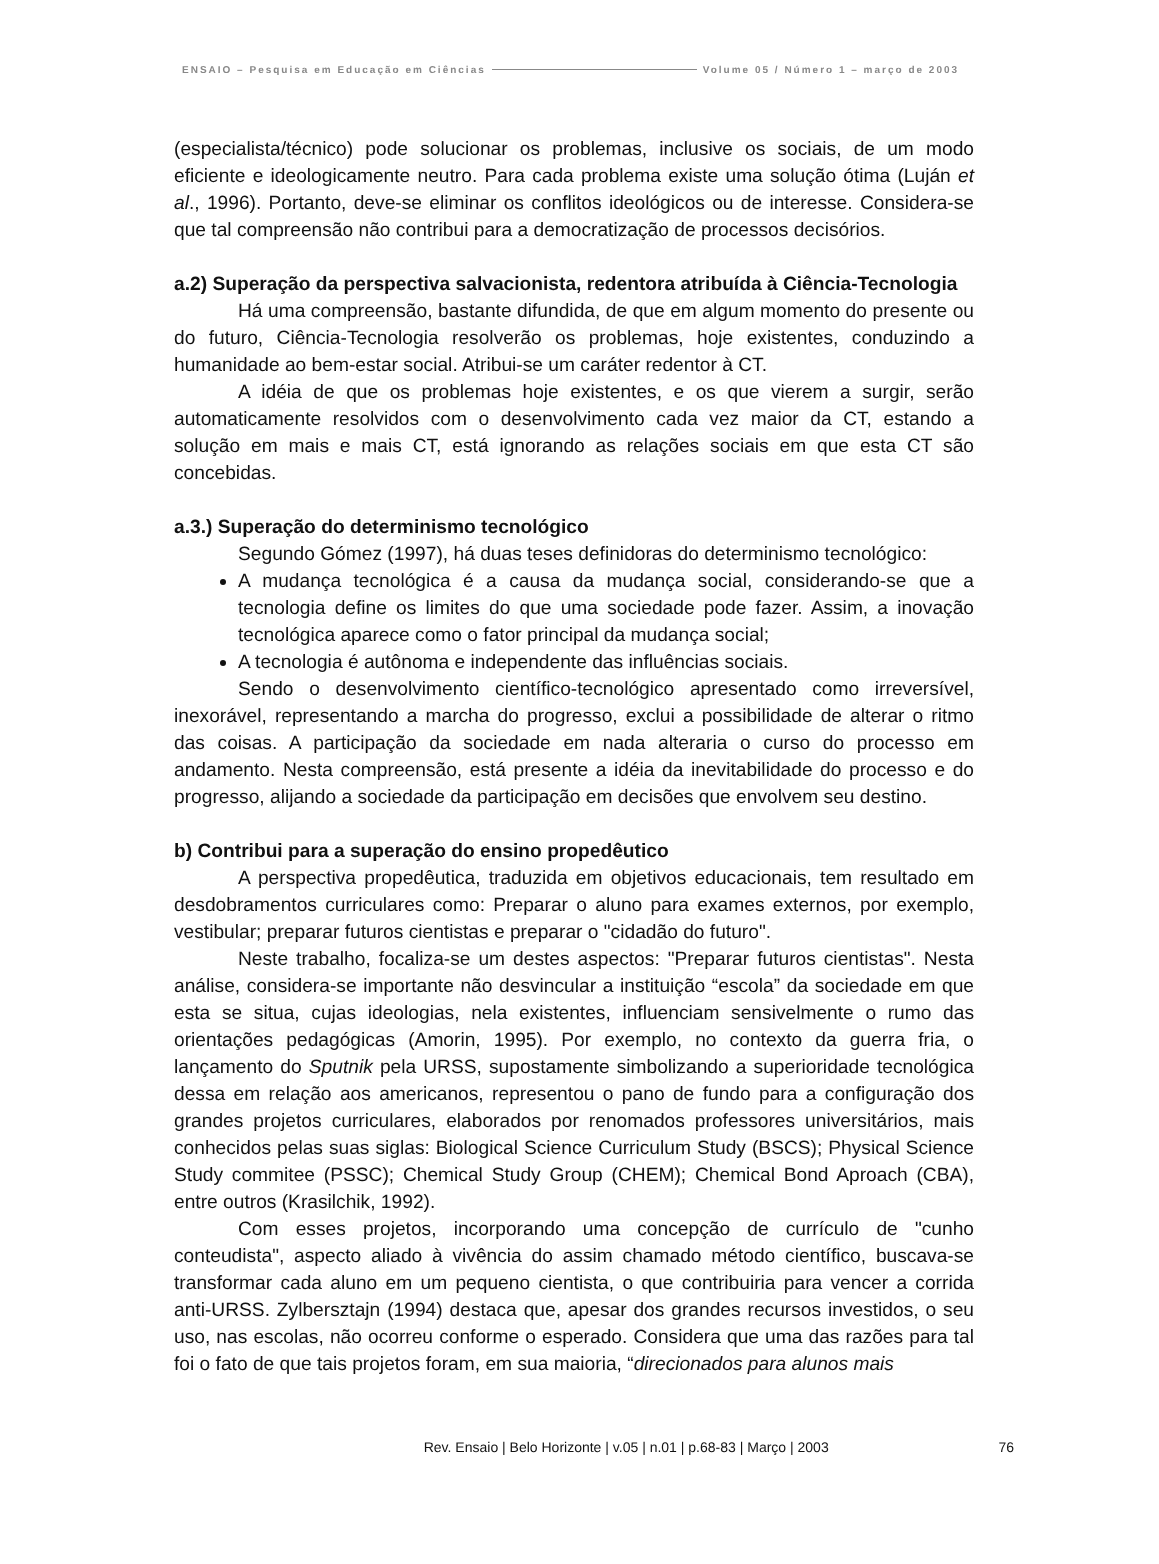ENSAIO – Pesquisa em Educação em Ciências Volume 05 / Número 1 – março de 2003
(especialista/técnico) pode solucionar os problemas, inclusive os sociais, de um modo eficiente e ideologicamente neutro. Para cada problema existe uma solução ótima (Luján et al., 1996). Portanto, deve-se eliminar os conflitos ideológicos ou de interesse. Considera-se que tal compreensão não contribui para a democratização de processos decisórios.
a.2) Superação da perspectiva salvacionista, redentora atribuída à Ciência-Tecnologia
Há uma compreensão, bastante difundida, de que em algum momento do presente ou do futuro, Ciência-Tecnologia resolverão os problemas, hoje existentes, conduzindo a humanidade ao bem-estar social. Atribui-se um caráter redentor à CT.
A idéia de que os problemas hoje existentes, e os que vierem a surgir, serão automaticamente resolvidos com o desenvolvimento cada vez maior da CT, estando a solução em mais e mais CT, está ignorando as relações sociais em que esta CT são concebidas.
a.3.) Superação do determinismo tecnológico
Segundo Gómez (1997), há duas teses definidoras do determinismo tecnológico:
A mudança tecnológica é a causa da mudança social, considerando-se que a tecnologia define os limites do que uma sociedade pode fazer. Assim, a inovação tecnológica aparece como o fator principal da mudança social;
A tecnologia é autônoma e independente das influências sociais.
Sendo o desenvolvimento científico-tecnológico apresentado como irreversível, inexorável, representando a marcha do progresso, exclui a possibilidade de alterar o ritmo das coisas. A participação da sociedade em nada alteraria o curso do processo em andamento. Nesta compreensão, está presente a idéia da inevitabilidade do processo e do progresso, alijando a sociedade da participação em decisões que envolvem seu destino.
b) Contribui para a superação do ensino propedêutico
A perspectiva propedêutica, traduzida em objetivos educacionais, tem resultado em desdobramentos curriculares como: Preparar o aluno para exames externos, por exemplo, vestibular; preparar futuros cientistas e preparar o "cidadão do futuro".
Neste trabalho, focaliza-se um destes aspectos: "Preparar futuros cientistas". Nesta análise, considera-se importante não desvincular a instituição “escola” da sociedade em que esta se situa, cujas ideologias, nela existentes, influenciam sensivelmente o rumo das orientações pedagógicas (Amorin, 1995). Por exemplo, no contexto da guerra fria, o lançamento do Sputnik pela URSS, supostamente simbolizando a superioridade tecnológica dessa em relação aos americanos, representou o pano de fundo para a configuração dos grandes projetos curriculares, elaborados por renomados professores universitários, mais conhecidos pelas suas siglas: Biological Science Curriculum Study (BSCS); Physical Science Study commitee (PSSC); Chemical Study Group (CHEM); Chemical Bond Aproach (CBA), entre outros (Krasilchik, 1992).
Com esses projetos, incorporando uma concepção de currículo de "cunho conteudista", aspecto aliado à vivência do assim chamado método científico, buscava-se transformar cada aluno em um pequeno cientista, o que contribuiria para vencer a corrida anti-URSS. Zylbersztajn (1994) destaca que, apesar dos grandes recursos investidos, o seu uso, nas escolas, não ocorreu conforme o esperado. Considera que uma das razões para tal foi o fato de que tais projetos foram, em sua maioria, “direcionados para alunos mais
Rev. Ensaio | Belo Horizonte | v.05 | n.01 | p.68-83 | Março | 2003 76